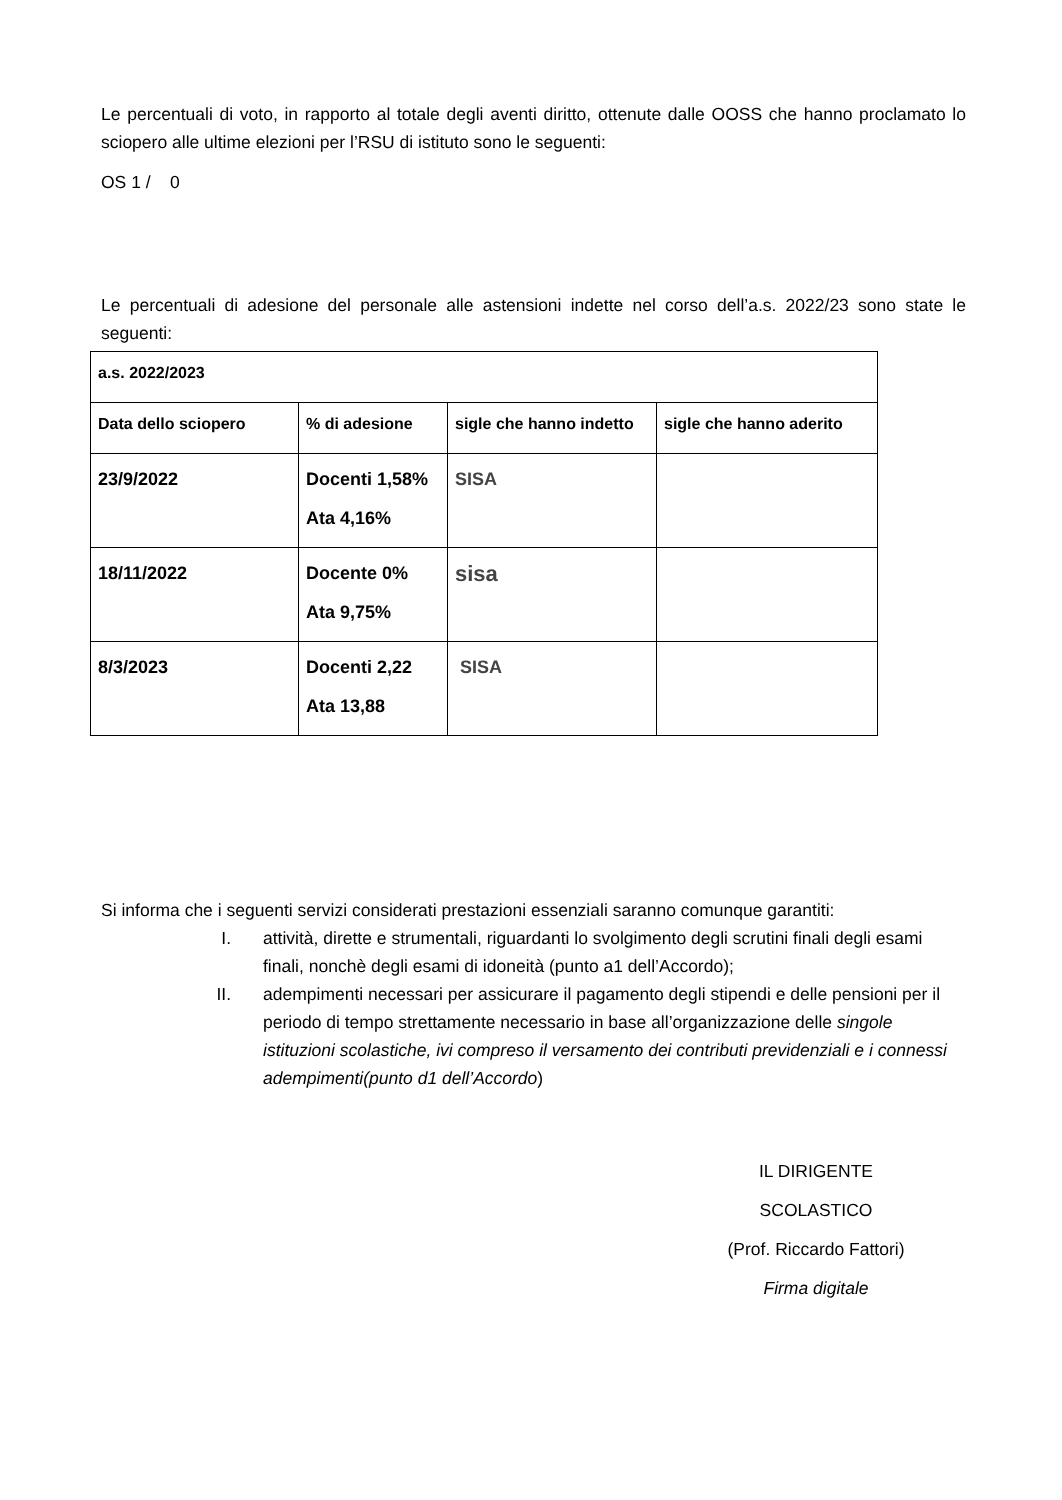Le percentuali di voto, in rapporto al totale degli aventi diritto, ottenute dalle OOSS che hanno proclamato lo sciopero alle ultime elezioni per l’RSU di istituto sono le seguenti:
OS 1 / 0
Le percentuali di adesione del personale alle astensioni indette nel corso dell’a.s. 2022/23 sono state le seguenti:
| a.s. 2022/2023 | | | |
| --- | --- | --- | --- |
| Data dello sciopero | % di adesione | sigle che hanno indetto | sigle che hanno aderito |
| 23/9/2022 | Docenti 1,58% Ata 4,16% | SISA | |
| 18/11/2022 | Docente 0% Ata 9,75% | sisa | |
| 8/3/2023 | Docenti 2,22 Ata 13,88 | SISA | |
Si informa che i seguenti servizi considerati prestazioni essenziali saranno comunque garantiti:
I. attività, dirette e strumentali, riguardanti lo svolgimento degli scrutini finali degli esami finali, nonchè degli esami di idoneità (punto a1 dell’Accordo);
II. adempimenti necessari per assicurare il pagamento degli stipendi e delle pensioni per il periodo di tempo strettamente necessario in base all’organizzazione delle singole istituzioni scolastiche, ivi compreso il versamento dei contributi previdenziali e i connessi adempimenti(punto d1 dell’Accordo)
IL DIRIGENTE SCOLASTICO
(Prof. Riccardo Fattori)
Firma digitale